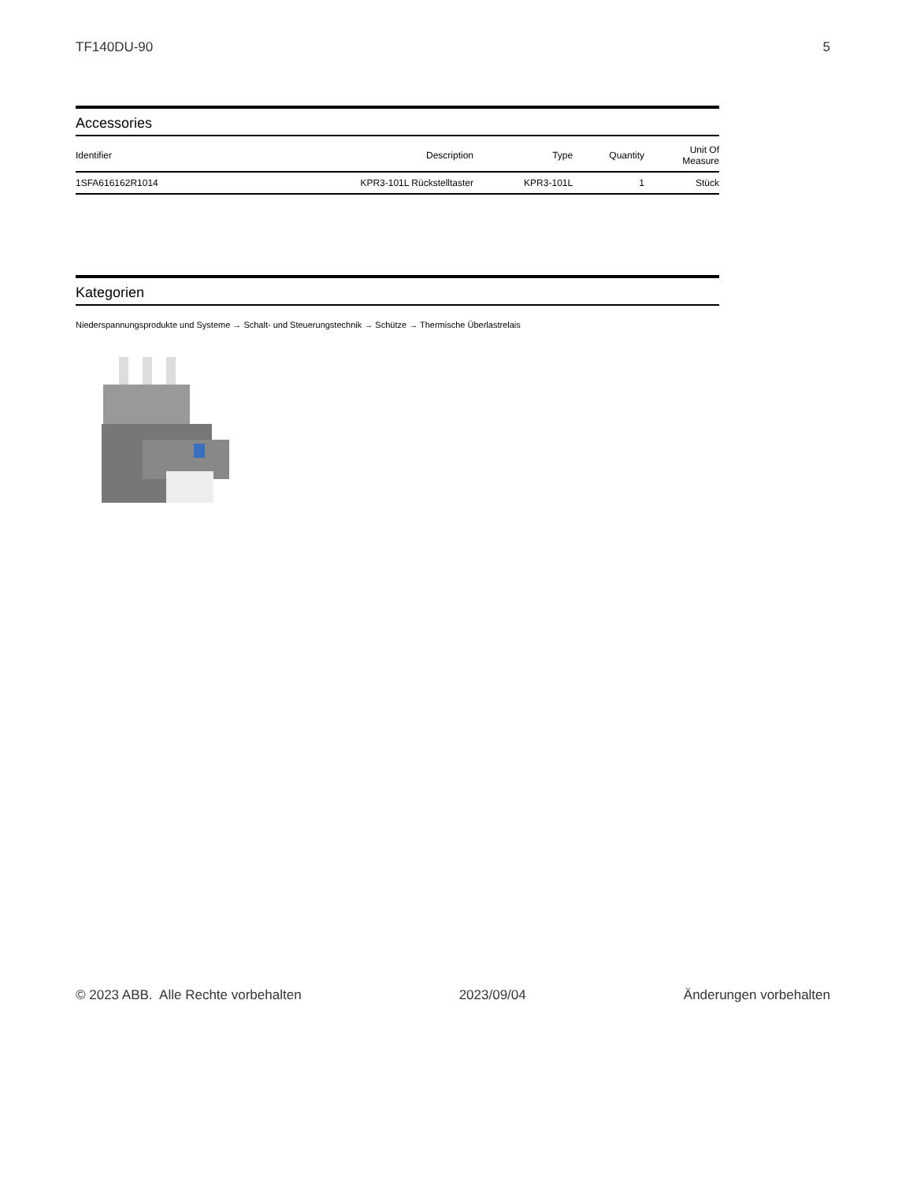TF140DU-90 5
Accessories
| Identifier | Description | Type | Quantity | Unit Of Measure |
| --- | --- | --- | --- | --- |
| 1SFA616162R1014 | KPR3-101L Rückstelltaster | KPR3-101L | 1 | Stück |
Kategorien
Niederspannungsprodukte und Systeme → Schalt- und Steuerungstechnik → Schütze → Thermische Überlastrelais
© 2023 ABB. Alle Rechte vorbehalten 2023/09/04 Änderungen vorbehalten